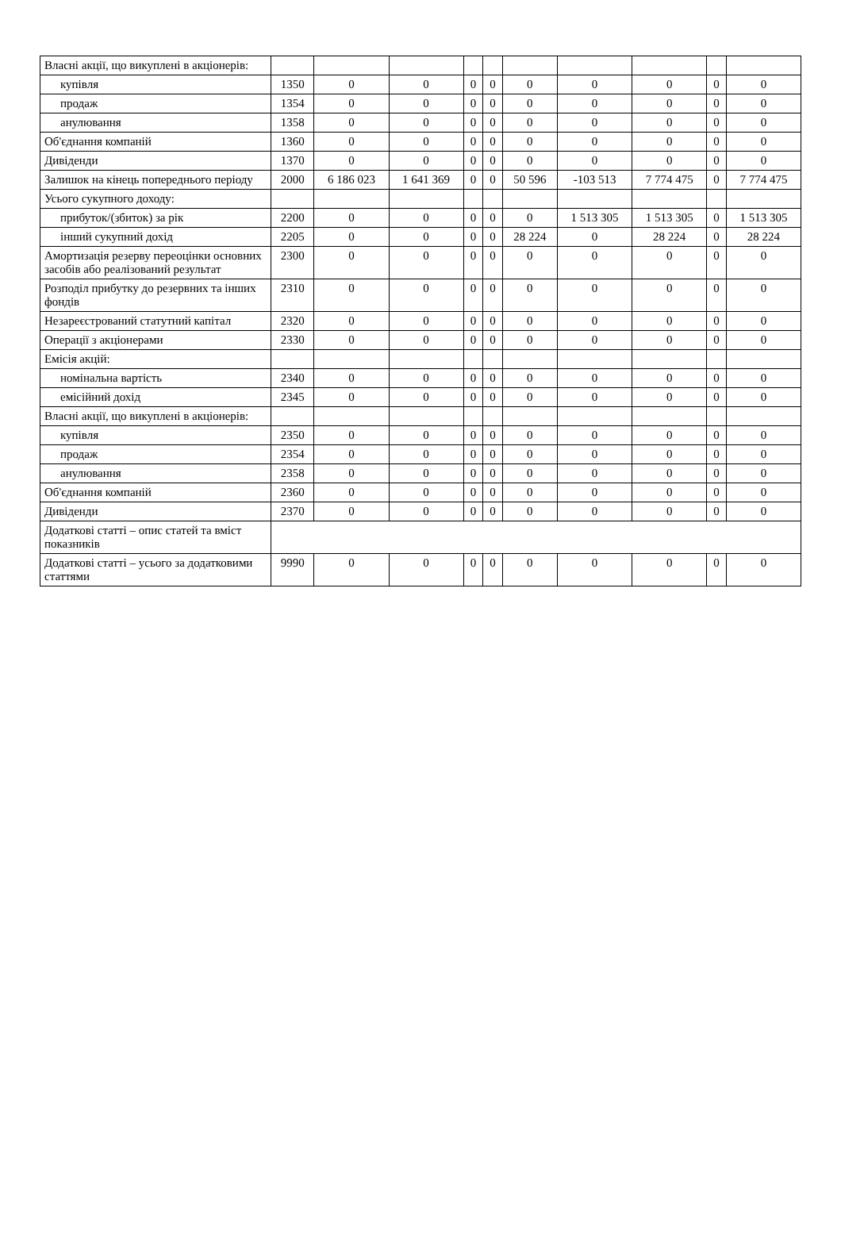| Власні акції, що викуплені в акціонерів: | | | | | | | | | | |
| купівля | 1350 | 0 | 0 | 0 | 0 | 0 | 0 | 0 | 0 | 0 |
| продаж | 1354 | 0 | 0 | 0 | 0 | 0 | 0 | 0 | 0 | 0 |
| анулювання | 1358 | 0 | 0 | 0 | 0 | 0 | 0 | 0 | 0 | 0 |
| Об'єднання компаній | 1360 | 0 | 0 | 0 | 0 | 0 | 0 | 0 | 0 | 0 |
| Дивіденди | 1370 | 0 | 0 | 0 | 0 | 0 | 0 | 0 | 0 | 0 |
| Залишок на кінець попереднього періоду | 2000 | 6 186 023 | 1 641 369 | 0 | 0 | 50 596 | -103 513 | 7 774 475 | 0 | 7 774 475 |
| Усього сукупного доходу: | | | | | | | | | | |
| прибуток/(збиток) за рік | 2200 | 0 | 0 | 0 | 0 | 0 | 1 513 305 | 1 513 305 | 0 | 1 513 305 |
| інший сукупний дохід | 2205 | 0 | 0 | 0 | 0 | 28 224 | 0 | 28 224 | 0 | 28 224 |
| Амортизація резерву переоцінки основних засобів або реалізований результат | 2300 | 0 | 0 | 0 | 0 | 0 | 0 | 0 | 0 | 0 |
| Розподіл прибутку до резервних та інших фондів | 2310 | 0 | 0 | 0 | 0 | 0 | 0 | 0 | 0 | 0 |
| Незареєстрований статутний капітал | 2320 | 0 | 0 | 0 | 0 | 0 | 0 | 0 | 0 | 0 |
| Операції з акціонерами | 2330 | 0 | 0 | 0 | 0 | 0 | 0 | 0 | 0 | 0 |
| Емісія акцій: | | | | | | | | | | |
| номінальна вартість | 2340 | 0 | 0 | 0 | 0 | 0 | 0 | 0 | 0 | 0 |
| емісійний дохід | 2345 | 0 | 0 | 0 | 0 | 0 | 0 | 0 | 0 | 0 |
| Власні акції, що викуплені в акціонерів: | | | | | | | | | | |
| купівля | 2350 | 0 | 0 | 0 | 0 | 0 | 0 | 0 | 0 | 0 |
| продаж | 2354 | 0 | 0 | 0 | 0 | 0 | 0 | 0 | 0 | 0 |
| анулювання | 2358 | 0 | 0 | 0 | 0 | 0 | 0 | 0 | 0 | 0 |
| Об'єднання компаній | 2360 | 0 | 0 | 0 | 0 | 0 | 0 | 0 | 0 | 0 |
| Дивіденди | 2370 | 0 | 0 | 0 | 0 | 0 | 0 | 0 | 0 | 0 |
| Додаткові статті – опис статей та вміст показників | | | | | | | | | | |
| Додаткові статті – усього за додатковими статтями | 9990 | 0 | 0 | 0 | 0 | 0 | 0 | 0 | 0 | 0 |